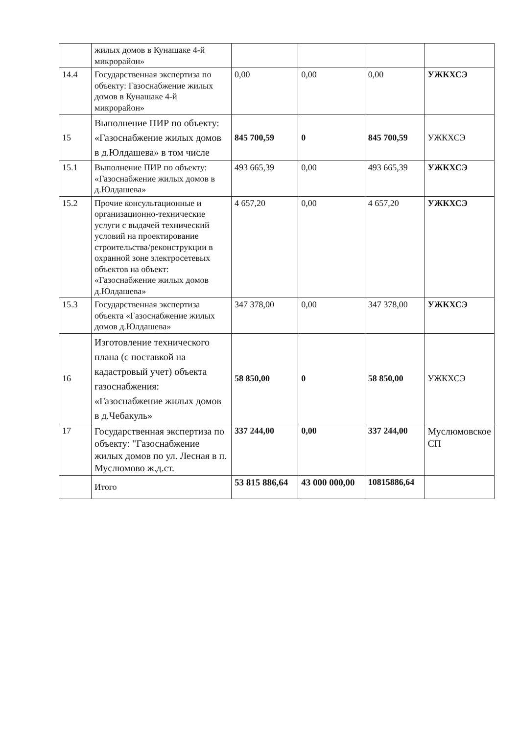| | жилых домов в Кунашаке 4-й микрорайон» | | | | |
| 14.4 | Государственная экспертиза по объекту: Газоснабжение жилых домов в Кунашаке 4-й микрорайон» | 0,00 | 0,00 | 0,00 | УЖКХСЭ |
| 15 | Выполнение ПИР по объекту: «Газоснабжение жилых домов в д.Юлдашева» в том числе | 845 700,59 | 0 | 845 700,59 | УЖКХСЭ |
| 15.1 | Выполнение ПИР по объекту: «Газоснабжение жилых домов в д.Юлдашева» | 493 665,39 | 0,00 | 493 665,39 | УЖКХСЭ |
| 15.2 | Прочие консультационные и организационно-технические услуги с выдачей технический условий на проектирование строительства/реконструкции в охранной зоне электросетевых объектов на объект: «Газоснабжение жилых домов д.Юлдашева» | 4 657,20 | 0,00 | 4 657,20 | УЖКХСЭ |
| 15.3 | Государственная экспертиза объекта «Газоснабжение жилых домов д.Юлдашева» | 347 378,00 | 0,00 | 347 378,00 | УЖКХСЭ |
| 16 | Изготовление технического плана (с поставкой на кадастровый учет) объекта газоснабжения: «Газоснабжение жилых домов в д.Чебакуль» | 58 850,00 | 0 | 58 850,00 | УЖКХСЭ |
| 17 | Государственная экспертиза по объекту: "Газоснабжение жилых домов по ул. Лесная в п. Муслюмово ж.д.ст. | 337 244,00 | 0,00 | 337 244,00 | Муслюмовское СП |
| | Итого | 53 815 886,64 | 43 000 000,00 | 10815886,64 | |